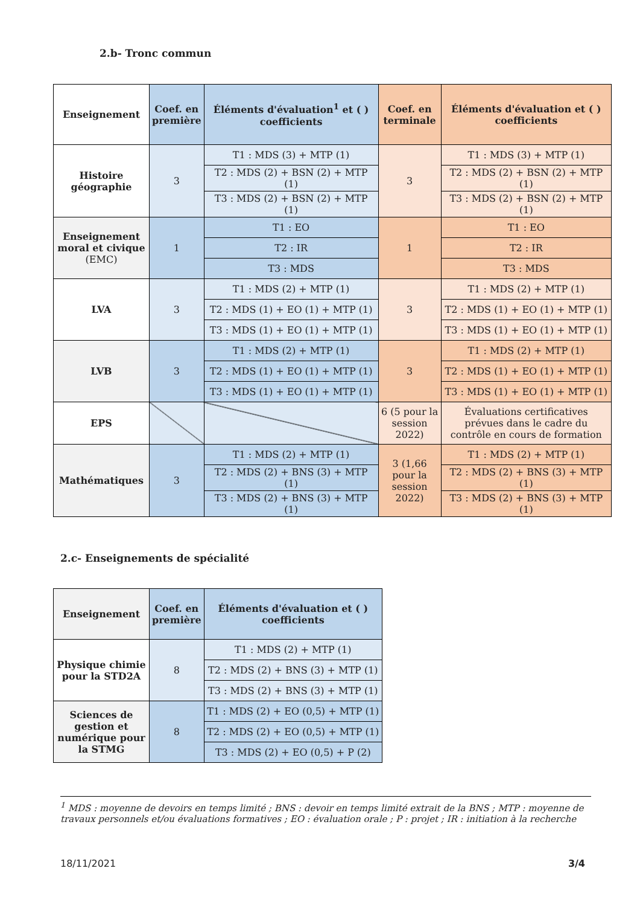2.b- Tronc commun
| Enseignement | Coef. en première | Éléments d'évaluation<sup>1</sup> et ( ) coefficients | Coef. en terminale | Éléments d'évaluation et ( ) coefficients |
| --- | --- | --- | --- | --- |
| Histoire géographie | 3 | T1 : MDS (3) + MTP (1) | 3 | T1 : MDS (3) + MTP (1) |
| | | T2 : MDS (2) + BSN (2) + MTP (1) | | T2 : MDS (2) + BSN (2) + MTP (1) |
| | | T3 : MDS (2) + BSN (2) + MTP (1) | | T3 : MDS (2) + BSN (2) + MTP (1) |
| Enseignement moral et civique (EMC) | 1 | T1 : EO | 1 | T1 : EO |
| | | T2 : IR | | T2 : IR |
| | | T3 : MDS | | T3 : MDS |
| LVA | 3 | T1 : MDS (2) + MTP (1) | 3 | T1 : MDS (2) + MTP (1) |
| | | T2 : MDS (1) + EO (1) + MTP (1) | | T2 : MDS (1) + EO (1) + MTP (1) |
| | | T3 : MDS (1) + EO (1) + MTP (1) | | T3 : MDS (1) + EO (1) + MTP (1) |
| LVB | 3 | T1 : MDS (2) + MTP (1) | 3 | T1 : MDS (2) + MTP (1) |
| | | T2 : MDS (1) + EO (1) + MTP (1) | | T2 : MDS (1) + EO (1) + MTP (1) |
| | | T3 : MDS (1) + EO (1) + MTP (1) | | T3 : MDS (1) + EO (1) + MTP (1) |
| EPS | | | 6 (5 pour la session 2022) | Évaluations certificatives prévues dans le cadre du contrôle en cours de formation |
| Mathématiques | 3 | T1 : MDS (2) + MTP (1) | 3 (1,66 pour la session 2022) | T1 : MDS (2) + MTP (1) |
| | | T2 : MDS (2) + BNS (3) + MTP (1) | | T2 : MDS (2) + BNS (3) + MTP (1) |
| | | T3 : MDS (2) + BNS (3) + MTP (1) | | T3 : MDS (2) + BNS (3) + MTP (1) |
2.c- Enseignements de spécialité
| Enseignement | Coef. en première | Éléments d'évaluation et ( ) coefficients |
| --- | --- | --- |
| Physique chimie pour la STD2A | 8 | T1 : MDS (2) + MTP (1) |
| | | T2 : MDS (2) + BNS (3) + MTP (1) |
| | | T3 : MDS (2) + BNS (3) + MTP (1) |
| Sciences de gestion et numérique pour la STMG | 8 | T1 : MDS (2) + EO (0,5) + MTP (1) |
| | | T2 : MDS (2) + EO (0,5) + MTP (1) |
| | | T3 : MDS (2) + EO (0,5) + P (2) |
<sup>1</sup> MDS : moyenne de devoirs en temps limité ; BNS : devoir en temps limité extrait de la BNS ; MTP : moyenne de travaux personnels et/ou évaluations formatives ; EO : évaluation orale ; P : projet ; IR : initiation à la recherche
18/11/2021 3/4